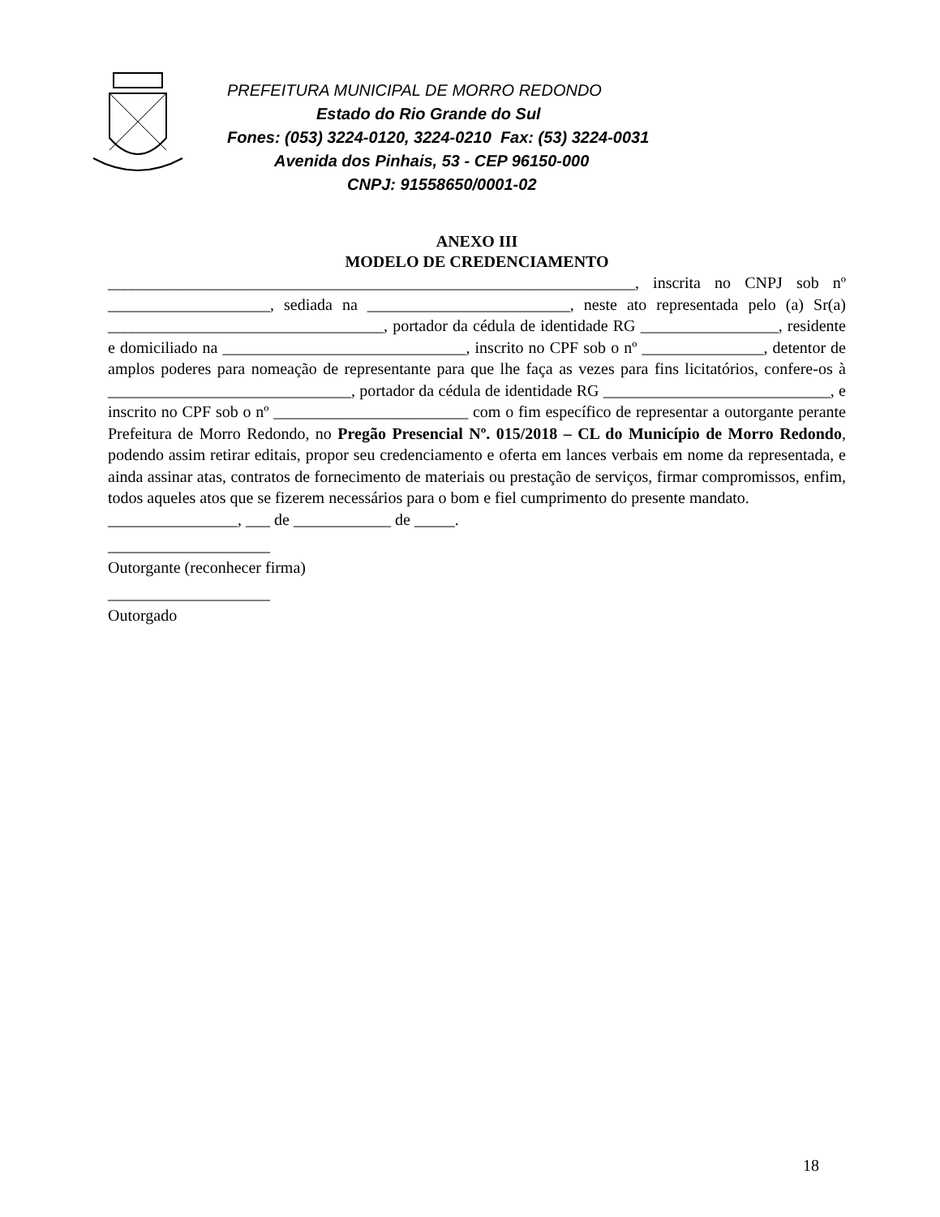PREFEITURA MUNICIPAL DE MORRO REDONDO
Estado do Rio Grande do Sul
Fones: (053) 3224-0120, 3224-0210 Fax: (53) 3224-0031
Avenida dos Pinhais, 53 - CEP 96150-000
CNPJ: 91558650/0001-02
ANEXO III
MODELO DE CREDENCIAMENTO
_________________________________________________________________, inscrita no CNPJ sob nº ____________________, sediada na _________________________, neste ato representada pelo (a) Sr(a) __________________________________, portador da cédula de identidade RG _________________, residente e domiciliado na ______________________________, inscrito no CPF sob o nº _______________, detentor de amplos poderes para nomeação de representante para que lhe faça as vezes para fins licitatórios, confere-os à ______________________________, portador da cédula de identidade RG ____________________________, e inscrito no CPF sob o nº ________________________ com o fim específico de representar a outorgante perante Prefeitura de Morro Redondo, no Pregão Presencial Nº. 015/2018 – CL do Município de Morro Redondo, podendo assim retirar editais, propor seu credenciamento e oferta em lances verbais em nome da representada, e ainda assinar atas, contratos de fornecimento de materiais ou prestação de serviços, firmar compromissos, enfim, todos aqueles atos que se fizerem necessários para o bom e fiel cumprimento do presente mandato.
________________, ___ de ____________ de _____.
____________________
Outorgante (reconhecer firma)
____________________
Outorgado
18